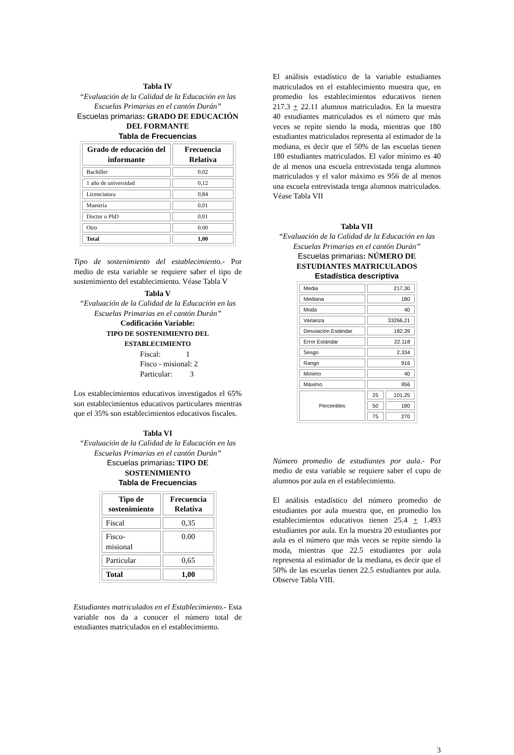Tabla IV
“Evaluación de la Calidad de la Educación en las Escuelas Primarias en el cantón Durán”
Escuelas primarias: GRADO DE EDUCACIÓN DEL FORMANTE
Tabla de Frecuencias
| Grado de educación del informante | Frecuencia Relativa |
| --- | --- |
| Bachiller | 0,02 |
| 1 año de universidad | 0,12 |
| Licenciatura | 0,84 |
| Maestría | 0,01 |
| Doctor o PhD | 0,01 |
| Otro | 0.00 |
| Total | 1,00 |
Tipo de sostenimiento del establecimiento.- Por medio de esta variable se requiere saber el tipo de sostenimiento del establecimiento. Véase Tabla V
Tabla V
“Evaluación de la Calidad de la Educación en las Escuelas Primarias en el cantón Durán”
Codificación Variable:
TIPO DE SOSTENIMIENTO DEL ESTABLECIMIENTO
Fiscal: 1
Fisco - misional: 2
Particular: 3
Los establecimientos educativos investigados el 65% son establecimientos educativos particulares mientras que el 35% son establecimientos educativos fiscales.
Tabla VI
“Evaluación de la Calidad de la Educación en las Escuelas Primarias en el cantón Durán”
Escuelas primarias: TIPO DE SOSTENIMIENTO
Tabla de Frecuencias
| Tipo de sostenimiento | Frecuencia Relativa |
| --- | --- |
| Fiscal | 0,35 |
| Fisco- misional | 0.00 |
| Particular | 0,65 |
| Total | 1,00 |
Estudiantes matriculados en el Establecimiento.- Esta variable nos da a conocer el número total de estudiantes matriculados en el establecimiento.
El análisis estadístico de la variable estudiantes matriculados en el establecimiento muestra que, en promedio los establecimientos educativos tienen 217.3 + 22.11 alumnos matriculados. En la muestra 40 estudiantes matriculados es el número que más veces se repite siendo la moda, mientras que 180 estudiantes matriculados representa al estimador de la mediana, es decir que el 50% de las escuelas tienen 180 estudiantes matriculados. El valor mínimo es 40 de al menos una escuela entrevistada tenga alumnos matriculados y el valor máximo es 956 de al menos una escuela entrevistada tenga alumnos matriculados. Véase Tabla VII
Tabla VII
“Evaluación de la Calidad de la Educación en las Escuelas Primarias en el cantón Durán”
Escuelas primarias: NÚMERO DE ESTUDIANTES MATRICULADOS
Estadística descriptiva
| Media | 217,30 | |
| Mediana | 180 | |
| Moda | 40 | |
| Varianza | 33266,21 | |
| Desviación Estándar | 182,39 | |
| Error Estándar | 22.118 | |
| Sesgo | 2.334 | |
| Rango | 916 | |
| Mínimo | 40 | |
| Máximo | 956 | |
| Percentiles | 25 | 101,25 |
| | 50 | 180 |
| | 75 | 270 |
Número promedio de estudiantes por aula.- Por medio de esta variable se requiere saber el cupo de alumnos por aula en el establecimiento.
El análisis estadístico del número promedio de estudiantes por aula muestra que, en promedio los establecimientos educativos tienen 25.4 + 1.493 estudiantes por aula. En la muestra 20 estudiantes por aula es el número que más veces se repite siendo la moda, mientras que 22.5 estudiantes por aula representa al estimador de la mediana, es decir que el 50% de las escuelas tienen 22.5 estudiantes por aula. Observe Tabla VIII.
3